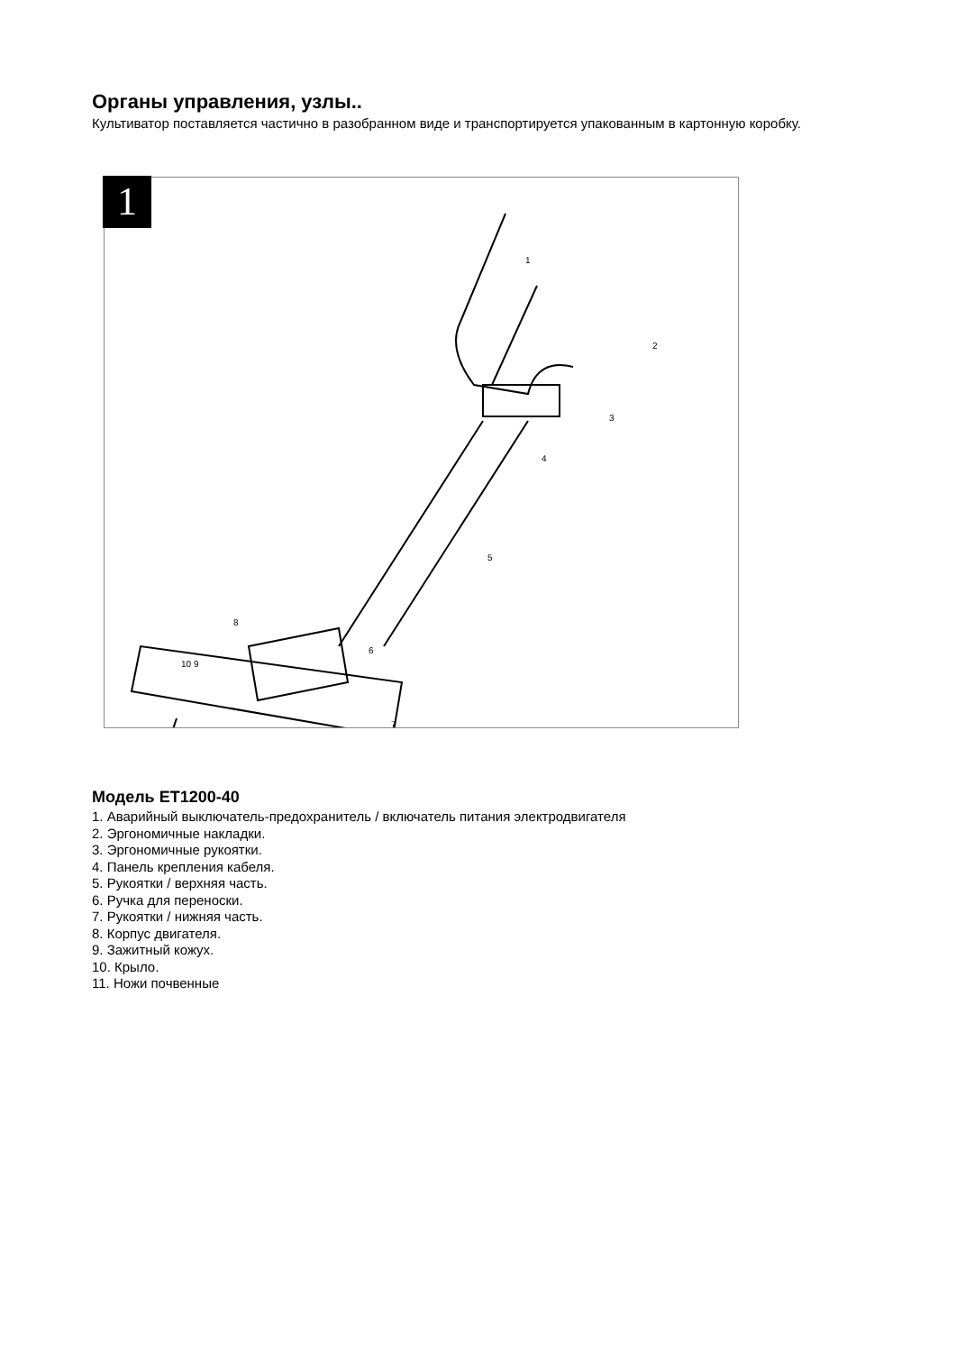Органы управления, узлы..
Культиватор поставляется частично в разобранном виде и транспортируется упакованным в картонную коробку.
1
1
2
3
4
5
6
7
8
10 9
Модель ET1200-40
1. Аварийный выключатель-предохранитель / включатель питания электродвигателя
2. Эргономичные накладки.
3. Эргономичные рукоятки.
4. Панель крепления кабеля.
5. Рукоятки / верхняя часть.
6. Ручка для переноски.
7. Рукоятки / нижняя часть.
8. Корпус двигателя.
9. Зажитный кожух.
10. Крыло.
11. Ножи почвенные